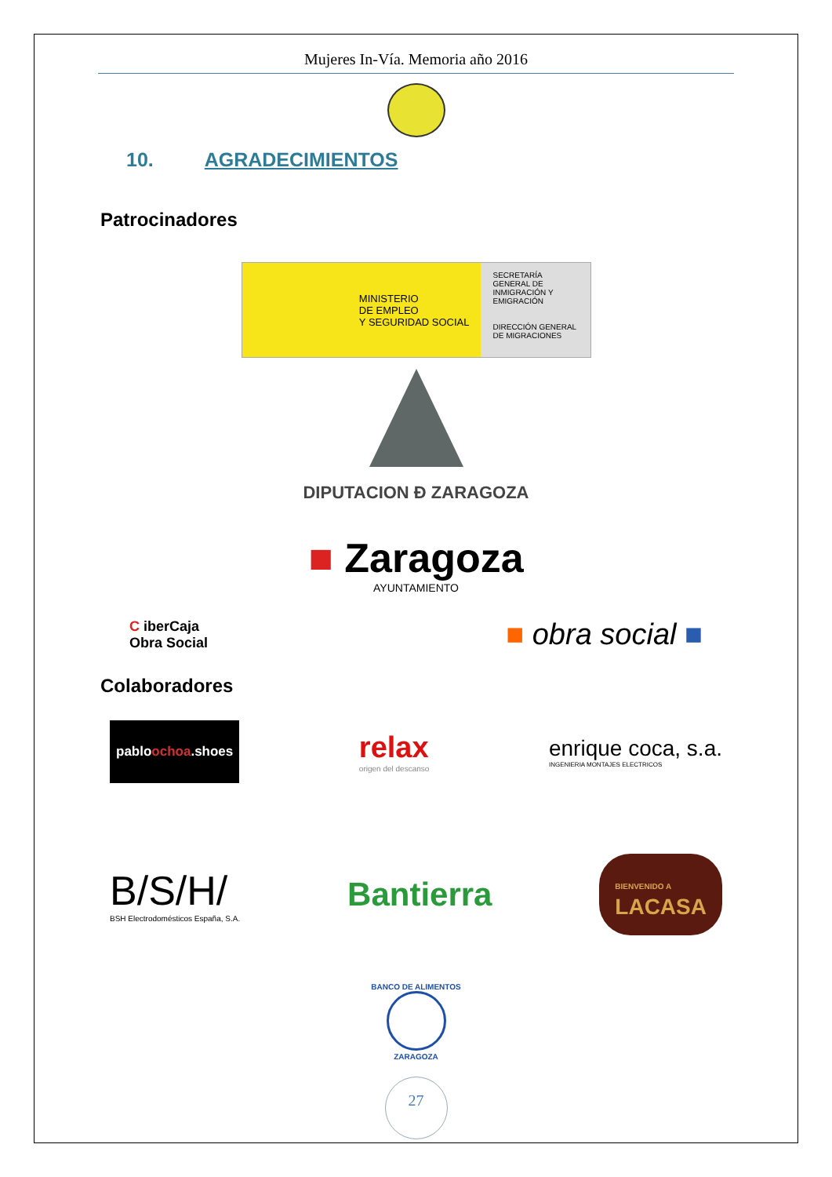Mujeres In-Vía. Memoria año 2016
10. AGRADECIMIENTOS
Patrocinadores
MINISTERIO
DE EMPLEO
Y SEGURIDAD SOCIAL
SECRETARÍA GENERAL DE INMIGRACIÓN Y EMIGRACIÓN
DIRECCIÓN GENERAL DE MIGRACIONES
DIPUTACION Ð ZARAGOZA
■ Zaragoza
AYUNTAMIENTO
C iberCaja
Obra Social
■ obra social ■
Colaboradores
pabloochoa.shoes
relax
origen del descanso
enrique coca, s.a.
INGENIERIA MONTAJES ELECTRICOS
B/S/H/
BSH Electrodomésticos España, S.A.
Bantierra
BIENVENIDO A
LACASA
BANCO DE ALIMENTOS
ZARAGOZA
27